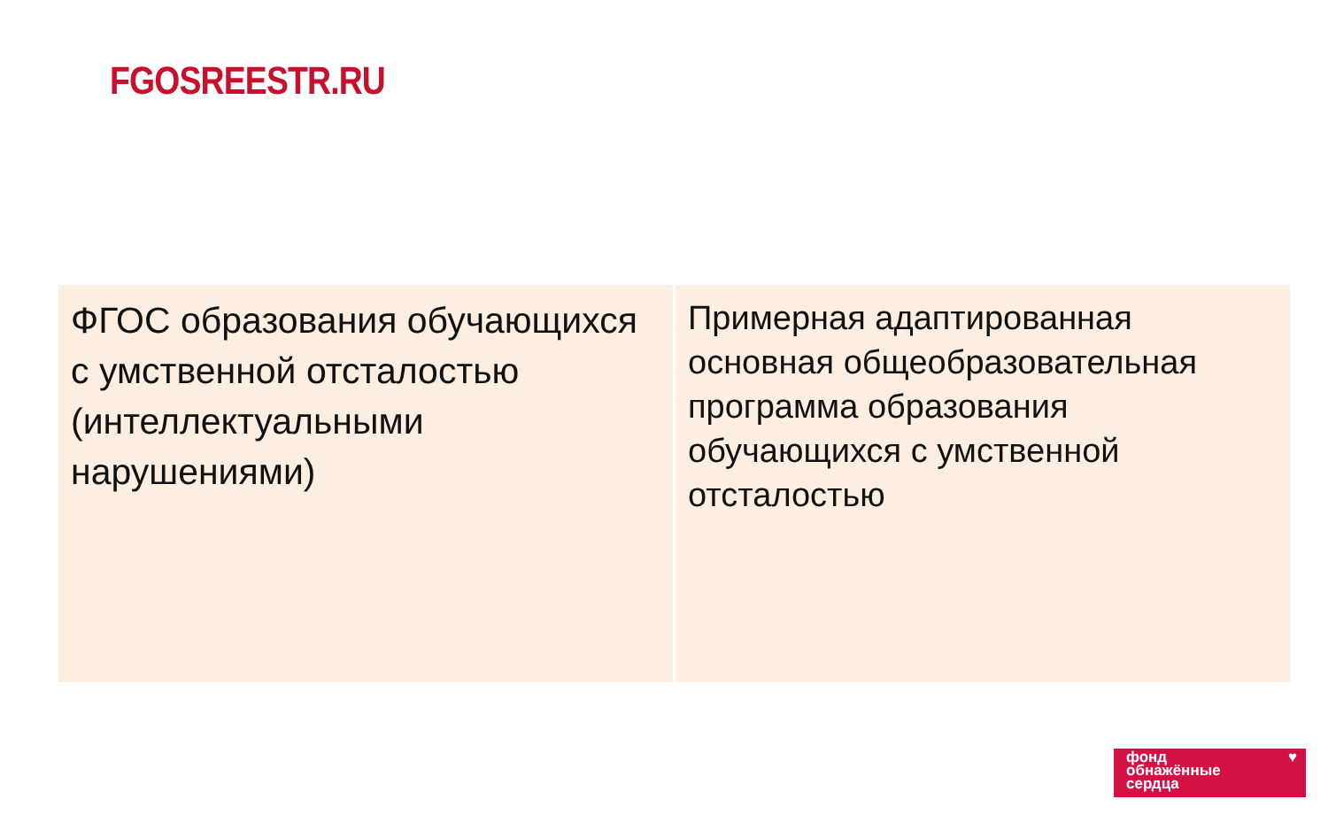FGOSREESTR.RU
ФГОС образования обучающихся с умственной отсталостью (интеллектуальными нарушениями)
Примерная адаптированная основная общеобразовательная программа образования обучающихся с умственной отсталостью
фонд
обнажённые
сердца
♥